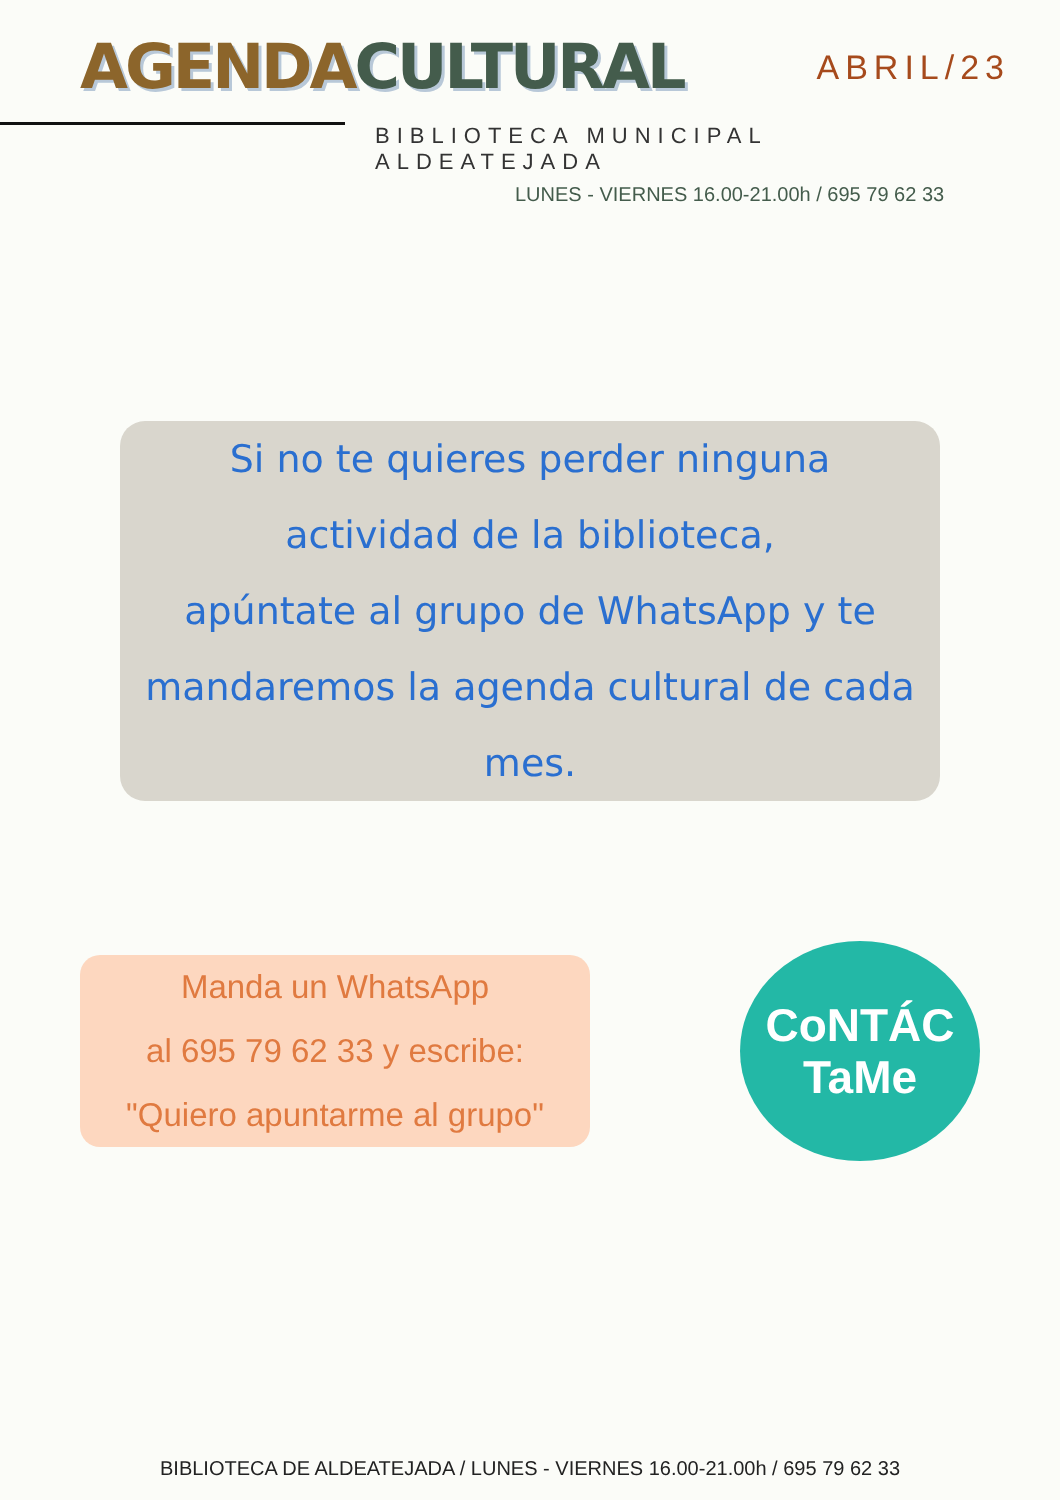AGENDA CULTURAL
ABRIL/23
BIBLIOTECA MUNICIPAL ALDEATEJADA
LUNES - VIERNES 16.00-21.00h / 695 79 62 33
Si no te quieres perder ninguna
actividad de la biblioteca,
apúntate al grupo de WhatsApp y te
mandaremos la agenda cultural de cada mes.
Manda un WhatsApp
al 695 79 62 33 y escribe:
"Quiero apuntarme al grupo"
CoNTÁC
TaMe
BIBLIOTECA DE ALDEATEJADA / LUNES - VIERNES 16.00-21.00h / 695 79 62 33